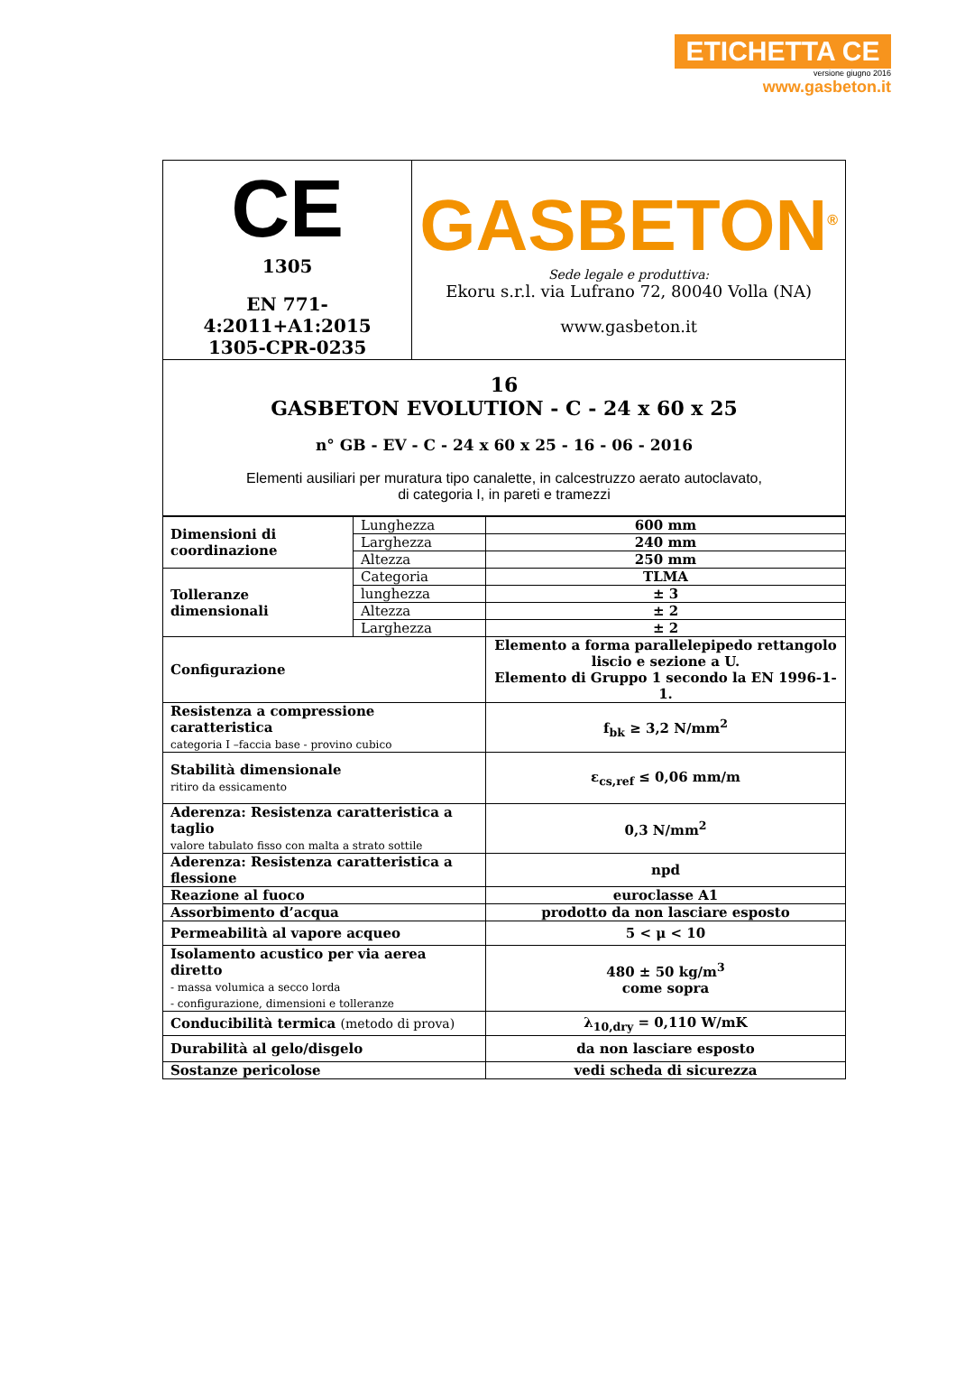ETICHETTA CE
versione giugno 2016
www.gasbeton.it
| CE 1305 EN 771-4:2011+A1:2015 1305-CPR-0235 | GASBETON<sup>®</sup> Sede legale e produttiva: Ekoru s.r.l. via Lufrano 72, 80040 Volla (NA) www.gasbeton.it |
| 16 GASBETON EVOLUTION - C - 24 x 60 x 25 n° GB - EV - C - 24 x 60 x 25 - 16 - 06 - 2016 Elementi ausiliari per muratura tipo canalette, in calcestruzzo aerato autoclavato, di categoria I, in pareti e tramezzi | |
| Dimensioni di coordinazione | Lunghezza | 600 mm |
| | Larghezza | 240 mm |
| | Altezza | 250 mm |
| Tolleranze dimensionali | Categoria | TLMA |
| | lunghezza | ± 3 |
| | Altezza | ± 2 |
| | Larghezza | ± 2 |
| Configurazione | | Elemento a forma parallelepipedo rettangolo liscio e sezione a U. Elemento di Gruppo 1 secondo la EN 1996-1-1. |
| Resistenza a compressione caratteristica categoria I –faccia base - provino cubico | | f<sub>bk</sub> ≥ 3,2 N/mm<sup>2</sup> |
| Stabilità dimensionale ritiro da essicamento | | ε<sub>cs,ref</sub> ≤ 0,06 mm/m |
| Aderenza: Resistenza caratteristica a taglio valore tabulato fisso con malta a strato sottile | | 0,3 N/mm<sup>2</sup> |
| Aderenza: Resistenza caratteristica a flessione | | npd |
| Reazione al fuoco | | euroclasse A1 |
| Assorbimento d’acqua | | prodotto da non lasciare esposto |
| Permeabilità al vapore acqueo | | 5 < μ < 10 |
| Isolamento acustico per via aerea diretto - massa volumica a secco lorda - configurazione, dimensioni e tolleranze | | 480 ± 50 kg/m<sup>3</sup> come sopra |
| Conducibilità termica (metodo di prova) | | λ<sub>10,dry</sub> = 0,110 W/mK |
| Durabilità al gelo/disgelo | | da non lasciare esposto |
| Sostanze pericolose | | vedi scheda di sicurezza |